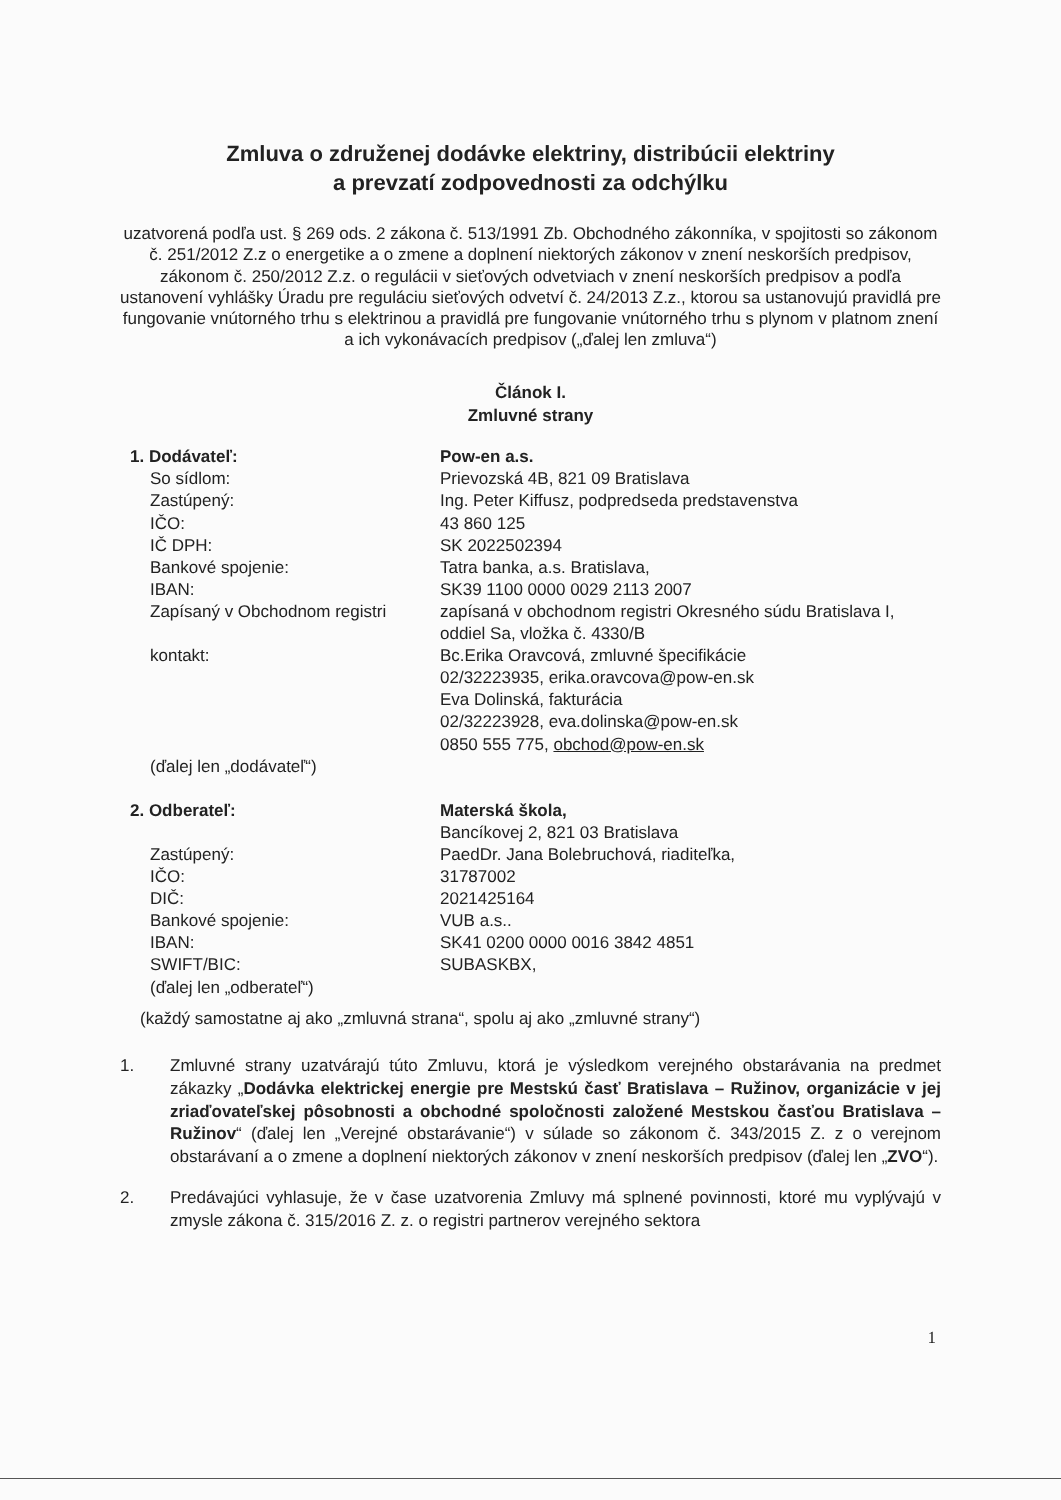Zmluva o združenej dodávke elektriny, distribúcii elektriny
a prevzatí zodpovednosti za odchýlku
uzatvorená podľa ust. § 269 ods. 2 zákona č. 513/1991 Zb. Obchodného zákonníka, v spojitosti so zákonom č. 251/2012 Z.z o energetike a o zmene a doplnení niektorých zákonov v znení neskorších predpisov, zákonom č. 250/2012 Z.z. o regulácii v sieťových odvetviach v znení neskorších predpisov a podľa ustanovení vyhlášky Úradu pre reguláciu sieťových odvetví č. 24/2013 Z.z., ktorou sa ustanovujú pravidlá pre fungovanie vnútorného trhu s elektrinou a pravidlá pre fungovanie vnútorného trhu s plynom v platnom znení a ich vykonávacích predpisov („ďalej len zmluva“)
Článok I.
Zmluvné strany
| 1. Dodávateľ: | Pow-en a.s. |
| So sídlom: | Prievozská 4B, 821 09 Bratislava |
| Zastúpený: | Ing. Peter Kiffusz, podpredseda predstavenstva |
| IČO: | 43 860 125 |
| IČ DPH: | SK 2022502394 |
| Bankové spojenie: | Tatra banka, a.s. Bratislava, |
| IBAN: | SK39 1100 0000 0029 2113 2007 |
| Zapísaný v Obchodnom registri | zapísaná v obchodnom registri Okresného súdu Bratislava I, oddiel Sa, vložka č. 4330/B |
| kontakt: | Bc.Erika Oravcová, zmluvné špecifikácie 02/32223935, erika.oravcova@pow-en.sk Eva Dolinská, fakturácia 02/32223928, eva.dolinska@pow-en.sk 0850 555 775, obchod@pow-en.sk |
| (ďalej len „dodávateľ“) | |
| 2. Odberateľ: | Materská škola, |
| | Bancíkovej 2, 821 03 Bratislava |
| Zastúpený: | PaedDr. Jana Bolebruchová, riaditeľka, |
| IČO: | 31787002 |
| DIČ: | 2021425164 |
| Bankové spojenie: | VUB a.s.. |
| IBAN: | SK41 0200 0000 0016 3842 4851 |
| SWIFT/BIC: | SUBASKBX, |
| (ďalej len „odberateľ“) | |
(každý samostatne aj ako „zmluvná strana“, spolu aj ako „zmluvné strany“)
1. Zmluvné strany uzatvárajú túto Zmluvu, ktorá je výsledkom verejného obstarávania na predmet zákazky „Dodávka elektrickej energie pre Mestskú časť Bratislava – Ružinov, organizácie v jej zriaďovateľskej pôsobnosti a obchodné spoločnosti založené Mestskou časťou Bratislava – Ružinov“ (ďalej len „Verejné obstarávanie“) v súlade so zákonom č. 343/2015 Z. z o verejnom obstarávaní a o zmene a doplnení niektorých zákonov v znení neskorších predpisov (ďalej len „ZVO“).
2. Predávajúci vyhlasuje, že v čase uzatvorenia Zmluvy má splnené povinnosti, ktoré mu vyplývajú v zmysle zákona č. 315/2016 Z. z. o registri partnerov verejného sektora
1